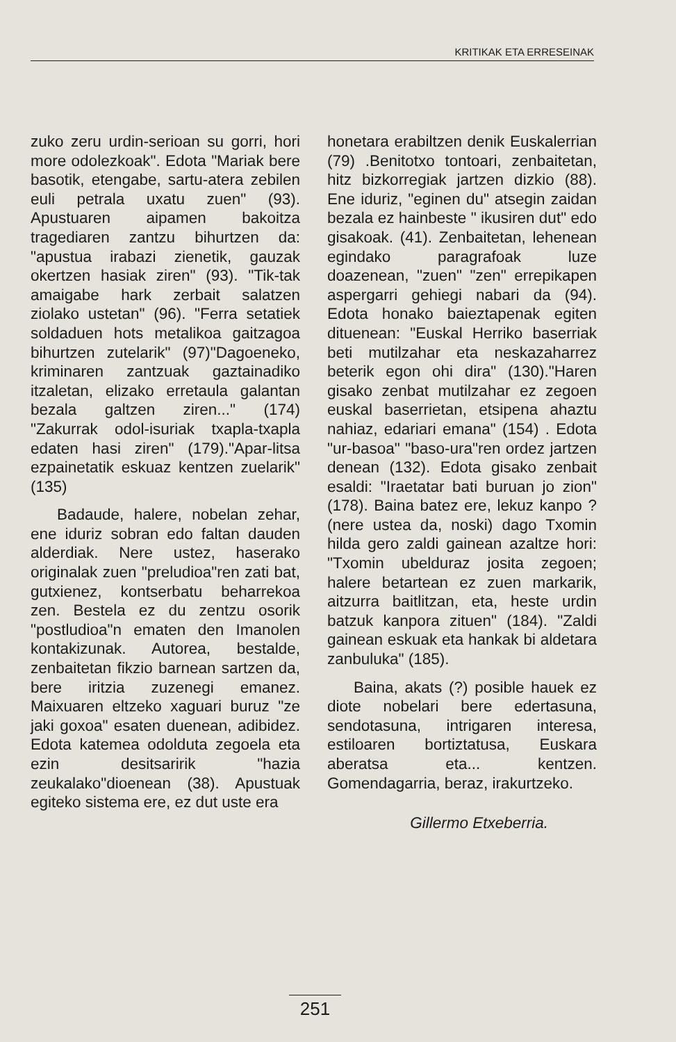KRITIKAK ETA ERRESEINAK
zuko zeru urdin-serioan su gorri, hori more odolezkoak". Edota "Mariak bere basotik, etengabe, sartu-atera zebilen euli petrala uxatu zuen" (93). Apustuaren aipamen bakoitza tragediaren zantzu bihurtzen da: "apustua irabazi zienetik, gauzak okertzen hasiak ziren" (93). "Tik-tak amaigabe hark zerbait salatzen ziolako ustetan" (96). "Ferra setatiek soldaduen hots metalikoa gaitzagoa bihurtzen zutelarik" (97)"Dagoeneko, kriminaren zantzuak gaztainadiko itzaletan, elizako erretaula galantan bezala galtzen ziren..." (174) "Zakurrak odol-isuriak txapla-txapla edaten hasi ziren" (179)."Apar-litsa ezpainetatik eskuaz kentzen zuelarik" (135)
Badaude, halere, nobelan zehar, ene iduriz sobran edo faltan dauden alderdiak. Nere ustez, haserako originalak zuen "preludioa"ren zati bat, gutxienez, kontserbatu beharrekoa zen. Bestela ez du zentzu osorik "postludioa"n ematen den Imanolen kontakizunak. Autorea, bestalde, zenbaitetan fikzio barnean sartzen da, bere iritzia zuzenegi emanez. Maixuaren eltzeko xaguari buruz "ze jaki goxoa" esaten duenean, adibidez. Edota katemea odolduta zegoela eta ezin desitsaririk "hazia zeukalako"dioenean (38). Apustuak egiteko sistema ere, ez dut uste era
honetara erabiltzen denik Euskalerrian (79) .Benitotxo tontoari, zenbaitetan, hitz bizkorregiak jartzen dizkio (88). Ene iduriz, "eginen du" atsegin zaidan bezala ez hainbeste " ikusiren dut" edo gisakoak. (41). Zenbaitetan, lehenean egindako paragrafoak luze doazenean, "zuen" "zen" errepikapen aspergarri gehiegi nabari da (94). Edota honako baieztapenak egiten dituenean: "Euskal Herriko baserriak beti mutilzahar eta neskazaharrez beterik egon ohi dira" (130)."Haren gisako zenbat mutilzahar ez zegoen euskal baserrietan, etsipena ahaztu nahiaz, edariari emana" (154) . Edota "ur-basoa" "baso-ura"ren ordez jartzen denean (132). Edota gisako zenbait esaldi: "Iraetatar bati buruan jo zion" (178). Baina batez ere, lekuz kanpo ? (nere ustea da, noski) dago Txomin hilda gero zaldi gainean azaltze hori: "Txomin ubelduraz josita zegoen; halere betartean ez zuen markarik, aitzurra baitlitzan, eta, heste urdin batzuk kanpora zituen" (184). "Zaldi gainean eskuak eta hankak bi aldetara zanbuluka" (185).
Baina, akats (?) posible hauek ez diote nobelari bere edertasuna, sendotasuna, intrigaren interesa, estiloaren bortiztatusa, Euskara aberatsa eta... kentzen. Gomendagarria, beraz, irakurtzeko.
Gillermo Etxeberria.
251